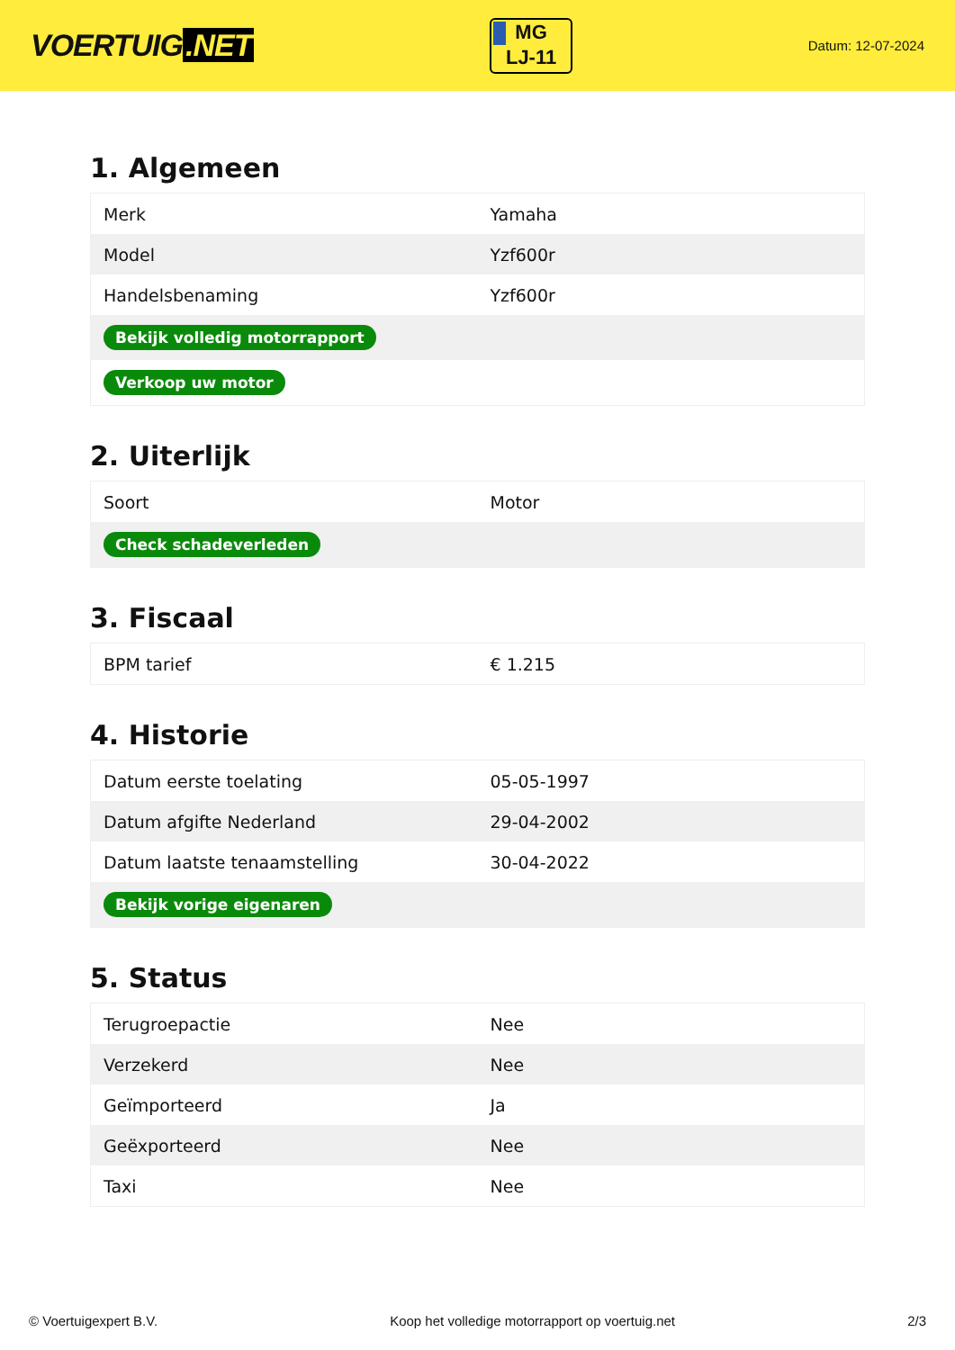VOERTUIG.NET
MG
LJ-11
Datum: 12-07-2024
1. Algemeen
| Merk | Yamaha |
| Model | Yzf600r |
| Handelsbenaming | Yzf600r |
| Bekijk volledig motorrapport | |
| Verkoop uw motor | |
2. Uiterlijk
| Soort | Motor |
| Check schadeverleden | |
3. Fiscaal
| BPM tarief | € 1.215 |
4. Historie
| Datum eerste toelating | 05-05-1997 |
| Datum afgifte Nederland | 29-04-2002 |
| Datum laatste tenaamstelling | 30-04-2022 |
| Bekijk vorige eigenaren | |
5. Status
| Terugroepactie | Nee |
| Verzekerd | Nee |
| Geïmporteerd | Ja |
| Geëxporteerd | Nee |
| Taxi | Nee |
© Voertuigexpert B.V. Koop het volledige motorrapport op voertuig.net 2/3